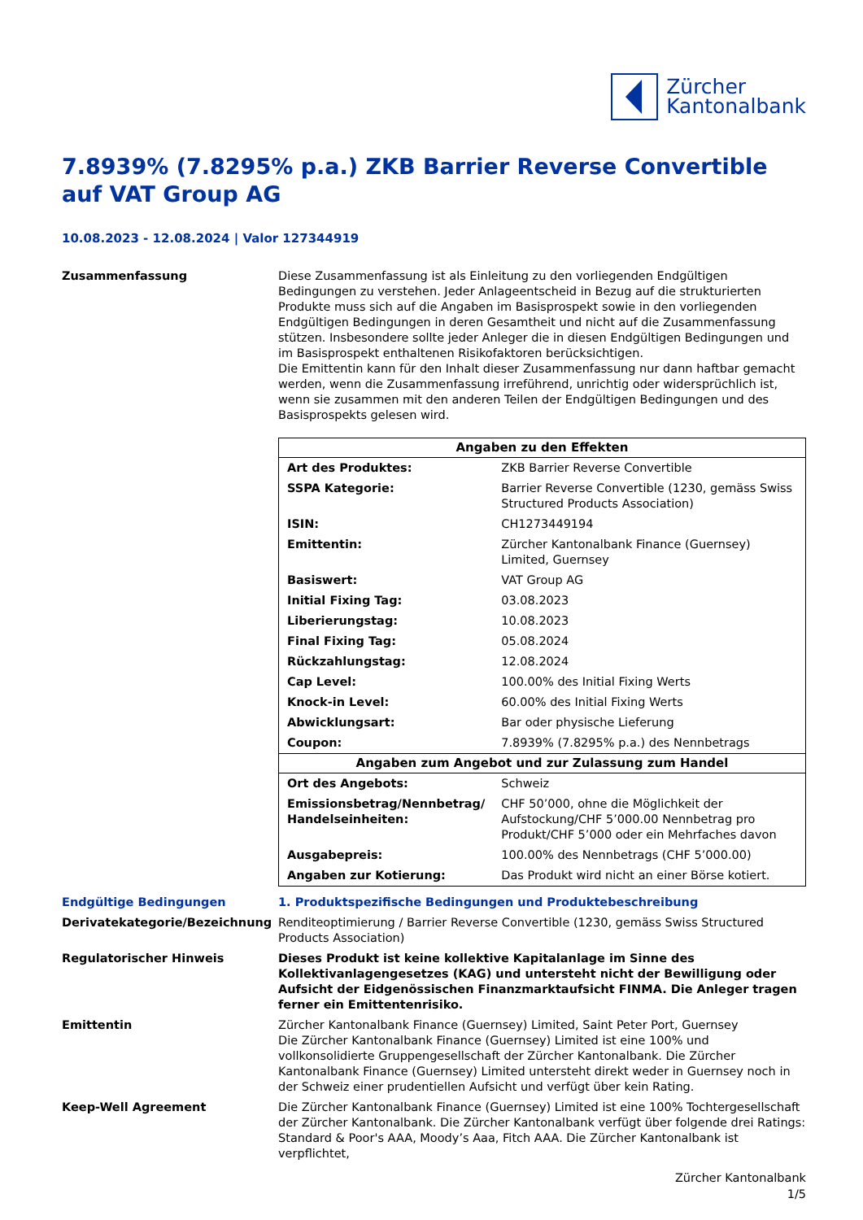Zürcher
Kantonalbank
7.8939% (7.8295% p.a.) ZKB Barrier Reverse Convertible auf VAT Group AG
10.08.2023 - 12.08.2024 | Valor 127344919
Zusammenfassung Diese Zusammenfassung ist als Einleitung zu den vorliegenden Endgültigen Bedingungen zu verstehen. Jeder Anlageentscheid in Bezug auf die strukturierten Produkte muss sich auf die Angaben im Basisprospekt sowie in den vorliegenden Endgültigen Bedingungen in deren Gesamtheit und nicht auf die Zusammenfassung stützen. Insbesondere sollte jeder Anleger die in diesen Endgültigen Bedingungen und im Basisprospekt enthaltenen Risikofaktoren berücksichtigen.
Die Emittentin kann für den Inhalt dieser Zusammenfassung nur dann haftbar gemacht werden, wenn die Zusammenfassung irreführend, unrichtig oder widersprüchlich ist, wenn sie zusammen mit den anderen Teilen der Endgültigen Bedingungen und des Basisprospekts gelesen wird.
| Angaben zu den Effekten | |
| --- | --- |
| Art des Produktes: | ZKB Barrier Reverse Convertible |
| SSPA Kategorie: | Barrier Reverse Convertible (1230, gemäss Swiss Structured Products Association) |
| ISIN: | CH1273449194 |
| Emittentin: | Zürcher Kantonalbank Finance (Guernsey) Limited, Guernsey |
| Basiswert: | VAT Group AG |
| Initial Fixing Tag: | 03.08.2023 |
| Liberierungstag: | 10.08.2023 |
| Final Fixing Tag: | 05.08.2024 |
| Rückzahlungstag: | 12.08.2024 |
| Cap Level: | 100.00% des Initial Fixing Werts |
| Knock-in Level: | 60.00% des Initial Fixing Werts |
| Abwicklungsart: | Bar oder physische Lieferung |
| Coupon: | 7.8939% (7.8295% p.a.) des Nennbetrags |
| Angaben zum Angebot und zur Zulassung zum Handel | |
| Ort des Angebots: | Schweiz |
| Emissionsbetrag/Nennbetrag/ Handelseinheiten: | CHF 50’000, ohne die Möglichkeit der Aufstockung/CHF 5’000.00 Nennbetrag pro Produkt/CHF 5’000 oder ein Mehrfaches davon |
| Ausgabepreis: | 100.00% des Nennbetrags (CHF 5’000.00) |
| Angaben zur Kotierung: | Das Produkt wird nicht an einer Börse kotiert. |
Endgültige Bedingungen 1. Produktspezifische Bedingungen und Produktebeschreibung
Derivatekategorie/Bezeichnung Renditeoptimierung / Barrier Reverse Convertible (1230, gemäss Swiss Structured Products Association)
Regulatorischer Hinweis Dieses Produkt ist keine kollektive Kapitalanlage im Sinne des Kollektivanlagengesetzes (KAG) und untersteht nicht der Bewilligung oder Aufsicht der Eidgenössischen Finanzmarktaufsicht FINMA. Die Anleger tragen ferner ein Emittentenrisiko.
Emittentin Zürcher Kantonalbank Finance (Guernsey) Limited, Saint Peter Port, Guernsey
Die Zürcher Kantonalbank Finance (Guernsey) Limited ist eine 100% und vollkonsolidierte Gruppengesellschaft der Zürcher Kantonalbank. Die Zürcher Kantonalbank Finance (Guernsey) Limited untersteht direkt weder in Guernsey noch in der Schweiz einer prudentiellen Aufsicht und verfügt über kein Rating.
Keep-Well Agreement Die Zürcher Kantonalbank Finance (Guernsey) Limited ist eine 100% Tochtergesellschaft der Zürcher Kantonalbank. Die Zürcher Kantonalbank verfügt über folgende drei Ratings: Standard & Poor's AAA, Moody’s Aaa, Fitch AAA. Die Zürcher Kantonalbank ist verpflichtet,
Zürcher Kantonalbank
1/5